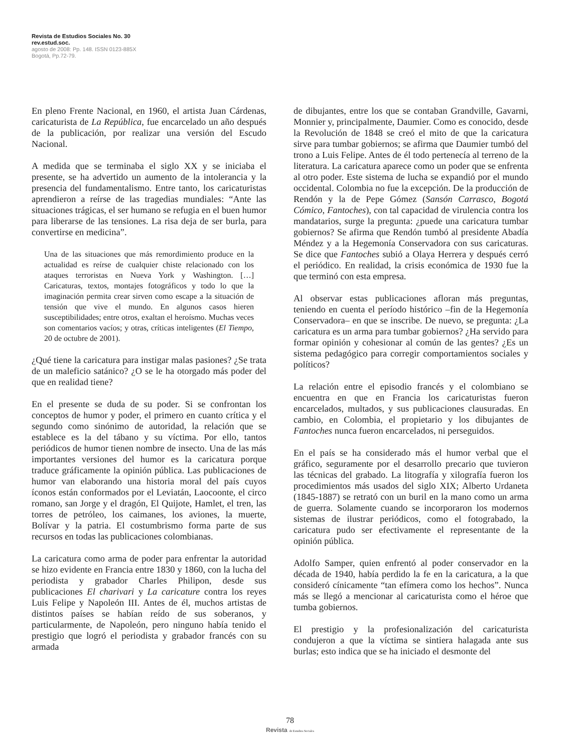Revista de Estudios Sociales No. 30
rev.estud.soc.
agosto de 2008: Pp. 148. ISSN 0123-885X
Bogotá, Pp.72-79.
En pleno Frente Nacional, en 1960, el artista Juan Cárdenas, caricaturista de La República, fue encarcelado un año después de la publicación, por realizar una versión del Escudo Nacional.
A medida que se terminaba el siglo XX y se iniciaba el presente, se ha advertido un aumento de la intolerancia y la presencia del fundamentalismo. Entre tanto, los caricaturistas aprendieron a reírse de las tragedias mundiales: “Ante las situaciones trágicas, el ser humano se refugia en el buen humor para liberarse de las tensiones. La risa deja de ser burla, para convertirse en medicina”.
Una de las situaciones que más remordimiento produce en la actualidad es reírse de cualquier chiste relacionado con los ataques terroristas en Nueva York y Washington. […] Caricaturas, textos, montajes fotográficos y todo lo que la imaginación permita crear sirven como escape a la situación de tensión que vive el mundo. En algunos casos hieren susceptibilidades; entre otros, exaltan el heroísmo. Muchas veces son comentarios vacíos; y otras, críticas inteligentes (El Tiempo, 20 de octubre de 2001).
¿Qué tiene la caricatura para instigar malas pasiones? ¿Se trata de un maleficio satánico? ¿O se le ha otorgado más poder del que en realidad tiene?
En el presente se duda de su poder. Si se confrontan los conceptos de humor y poder, el primero en cuanto crítica y el segundo como sinónimo de autoridad, la relación que se establece es la del tábano y su víctima. Por ello, tantos periódicos de humor tienen nombre de insecto. Una de las más importantes versiones del humor es la caricatura porque traduce gráficamente la opinión pública. Las publicaciones de humor van elaborando una historia moral del país cuyos íconos están conformados por el Leviatán, Laocoonte, el circo romano, san Jorge y el dragón, El Quijote, Hamlet, el tren, las torres de petróleo, los caimanes, los aviones, la muerte, Bolívar y la patria. El costumbrismo forma parte de sus recursos en todas las publicaciones colombianas.
La caricatura como arma de poder para enfrentar la autoridad se hizo evidente en Francia entre 1830 y 1860, con la lucha del periodista y grabador Charles Philipon, desde sus publicaciones El charivari y La caricature contra los reyes Luis Felipe y Napoleón III. Antes de él, muchos artistas de distintos países se habían reído de sus soberanos, y particularmente, de Napoleón, pero ninguno había tenido el prestigio que logró el periodista y grabador francés con su armada
de dibujantes, entre los que se contaban Grandville, Gavarni, Monnier y, principalmente, Daumier. Como es conocido, desde la Revolución de 1848 se creó el mito de que la caricatura sirve para tumbar gobiernos; se afirma que Daumier tumbó del trono a Luis Felipe. Antes de él todo pertenecía al terreno de la literatura. La caricatura aparece como un poder que se enfrenta al otro poder. Este sistema de lucha se expandió por el mundo occidental. Colombia no fue la excepción. De la producción de Rendón y la de Pepe Gómez (Sansón Carrasco, Bogotá Cómico, Fantoches), con tal capacidad de virulencia contra los mandatarios, surge la pregunta: ¿puede una caricatura tumbar gobiernos? Se afirma que Rendón tumbó al presidente Abadía Méndez y a la Hegemonía Conservadora con sus caricaturas. Se dice que Fantoches subió a Olaya Herrera y después cerró el periódico. En realidad, la crisis económica de 1930 fue la que terminó con esta empresa.
Al observar estas publicaciones afloran más preguntas, teniendo en cuenta el período histórico –fin de la Hegemonía Conservadora– en que se inscribe. De nuevo, se pregunta: ¿La caricatura es un arma para tumbar gobiernos? ¿Ha servido para formar opinión y cohesionar al común de las gentes? ¿Es un sistema pedagógico para corregir comportamientos sociales y políticos?
La relación entre el episodio francés y el colombiano se encuentra en que en Francia los caricaturistas fueron encarcelados, multados, y sus publicaciones clausuradas. En cambio, en Colombia, el propietario y los dibujantes de Fantoches nunca fueron encarcelados, ni perseguidos.
En el país se ha considerado más el humor verbal que el gráfico, seguramente por el desarrollo precario que tuvieron las técnicas del grabado. La litografía y xilografía fueron los procedimientos más usados del siglo XIX; Alberto Urdaneta (1845-1887) se retrató con un buril en la mano como un arma de guerra. Solamente cuando se incorporaron los modernos sistemas de ilustrar periódicos, como el fotograbado, la caricatura pudo ser efectivamente el representante de la opinión pública.
Adolfo Samper, quien enfrentó al poder conservador en la década de 1940, había perdido la fe en la caricatura, a la que consideró cínicamente “tan efímera como los hechos”. Nunca más se llegó a mencionar al caricaturista como el héroe que tumba gobiernos.
El prestigio y la profesionalización del caricaturista condujeron a que la víctima se sintiera halagada ante sus burlas; esto indica que se ha iniciado el desmonte del
78
Revista de Estudios Sociales